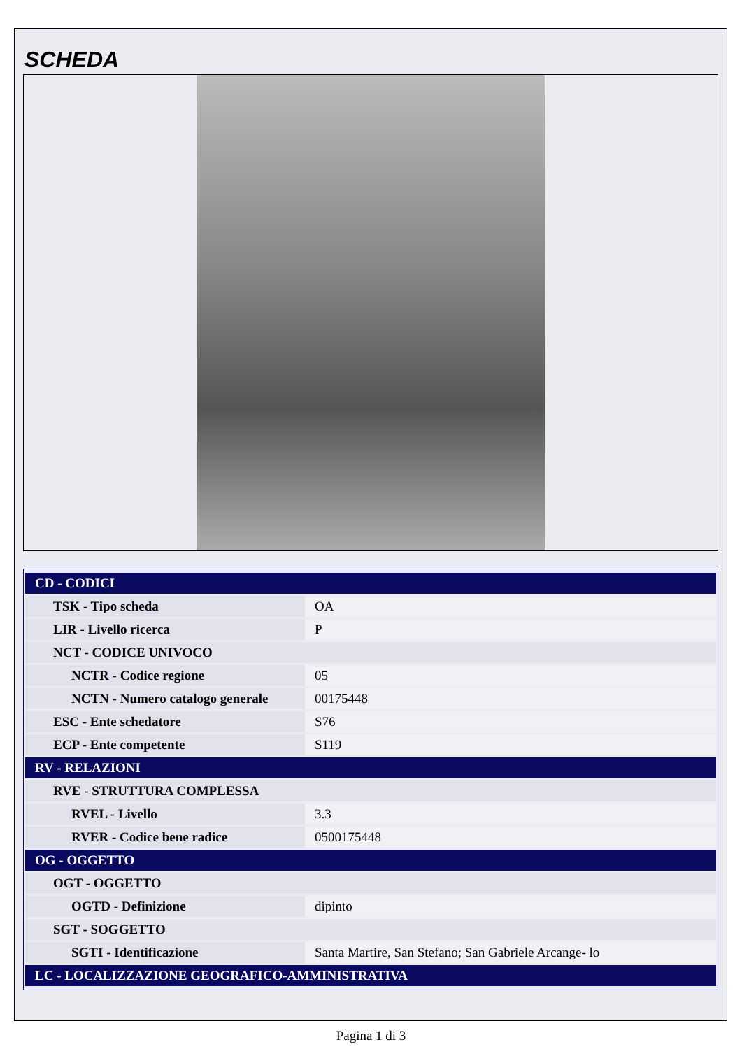SCHEDA
| CD - CODICI | |
| --- | --- |
| TSK - Tipo scheda | OA |
| LIR - Livello ricerca | P |
| NCT - CODICE UNIVOCO | |
| NCTR - Codice regione | 05 |
| NCTN - Numero catalogo generale | 00175448 |
| ESC - Ente schedatore | S76 |
| ECP - Ente competente | S119 |
| RV - RELAZIONI | |
| RVE - STRUTTURA COMPLESSA | |
| RVEL - Livello | 3.3 |
| RVER - Codice bene radice | 0500175448 |
| OG - OGGETTO | |
| OGT - OGGETTO | |
| OGTD - Definizione | dipinto |
| SGT - SOGGETTO | |
| SGTI - Identificazione | Santa Martire, San Stefano; San Gabriele Arcange- lo |
| LC - LOCALIZZAZIONE GEOGRAFICO-AMMINISTRATIVA | |
Pagina 1 di 3